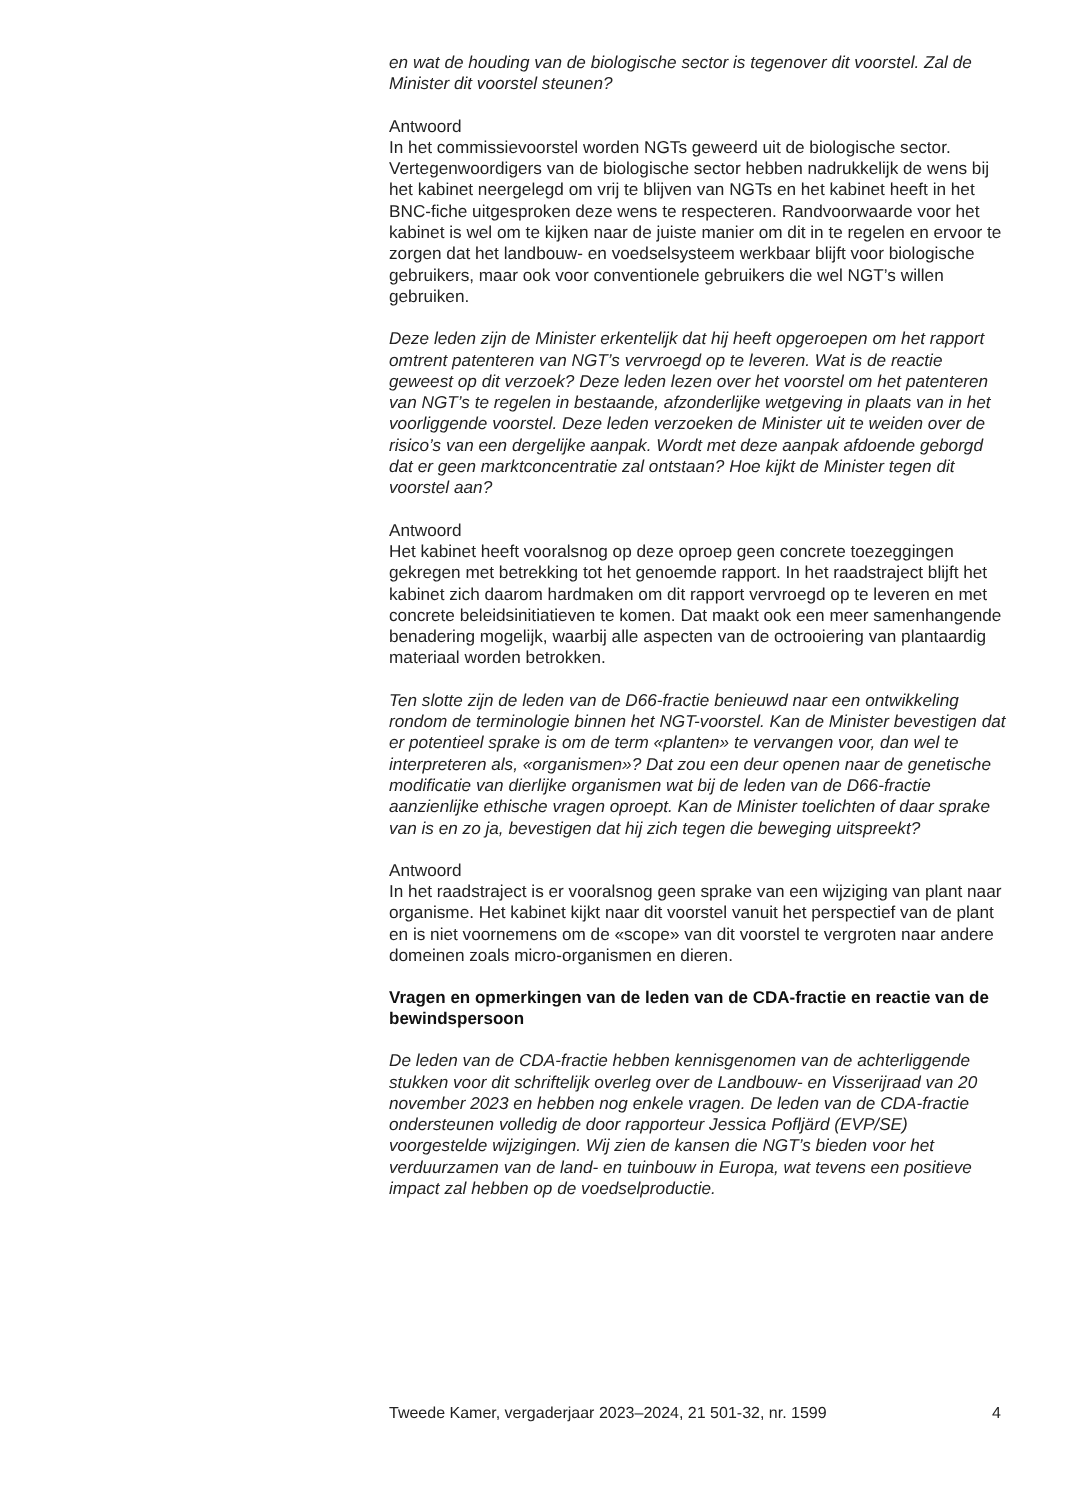en wat de houding van de biologische sector is tegenover dit voorstel. Zal de Minister dit voorstel steunen?
Antwoord
In het commissievoorstel worden NGTs geweerd uit de biologische sector. Vertegenwoordigers van de biologische sector hebben nadrukkelijk de wens bij het kabinet neergelegd om vrij te blijven van NGTs en het kabinet heeft in het BNC-fiche uitgesproken deze wens te respecteren. Randvoorwaarde voor het kabinet is wel om te kijken naar de juiste manier om dit in te regelen en ervoor te zorgen dat het landbouw- en voedselsysteem werkbaar blijft voor biologische gebruikers, maar ook voor conventionele gebruikers die wel NGT’s willen gebruiken.
Deze leden zijn de Minister erkentelijk dat hij heeft opgeroepen om het rapport omtrent patenteren van NGT’s vervroegd op te leveren. Wat is de reactie geweest op dit verzoek? Deze leden lezen over het voorstel om het patenteren van NGT’s te regelen in bestaande, afzonderlijke wetgeving in plaats van in het voorliggende voorstel. Deze leden verzoeken de Minister uit te weiden over de risico’s van een dergelijke aanpak. Wordt met deze aanpak afdoende geborgd dat er geen marktconcentratie zal ontstaan? Hoe kijkt de Minister tegen dit voorstel aan?
Antwoord
Het kabinet heeft vooralsnog op deze oproep geen concrete toezeggingen gekregen met betrekking tot het genoemde rapport. In het raadstraject blijft het kabinet zich daarom hardmaken om dit rapport vervroegd op te leveren en met concrete beleidsinitiatieven te komen. Dat maakt ook een meer samenhangende benadering mogelijk, waarbij alle aspecten van de octrooiering van plantaardig materiaal worden betrokken.
Ten slotte zijn de leden van de D66-fractie benieuwd naar een ontwikkeling rondom de terminologie binnen het NGT-voorstel. Kan de Minister bevestigen dat er potentieel sprake is om de term «planten» te vervangen voor, dan wel te interpreteren als, «organismen»? Dat zou een deur openen naar de genetische modificatie van dierlijke organismen wat bij de leden van de D66-fractie aanzienlijke ethische vragen oproept. Kan de Minister toelichten of daar sprake van is en zo ja, bevestigen dat hij zich tegen die beweging uitspreekt?
Antwoord
In het raadstraject is er vooralsnog geen sprake van een wijziging van plant naar organisme. Het kabinet kijkt naar dit voorstel vanuit het perspectief van de plant en is niet voornemens om de «scope» van dit voorstel te vergroten naar andere domeinen zoals micro-organismen en dieren.
Vragen en opmerkingen van de leden van de CDA-fractie en reactie van de bewindspersoon
De leden van de CDA-fractie hebben kennisgenomen van de achterliggende stukken voor dit schriftelijk overleg over de Landbouw- en Visserijraad van 20 november 2023 en hebben nog enkele vragen. De leden van de CDA-fractie ondersteunen volledig de door rapporteur Jessica Pofljärd (EVP/SE) voorgestelde wijzigingen. Wij zien de kansen die NGT’s bieden voor het verduurzamen van de land- en tuinbouw in Europa, wat tevens een positieve impact zal hebben op de voedselproductie.
Tweede Kamer, vergaderjaar 2023–2024, 21 501-32, nr. 1599 4